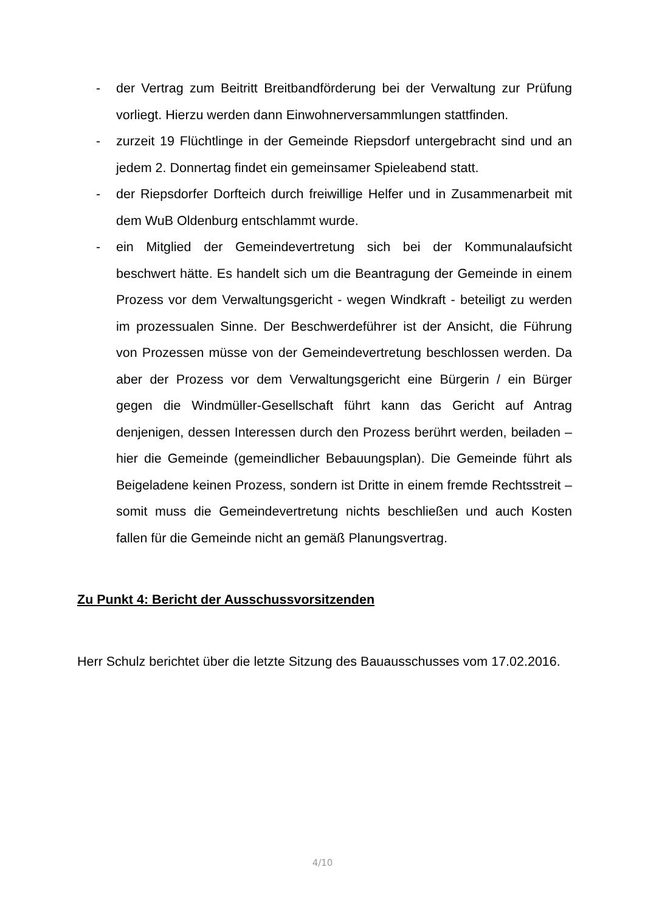- der Vertrag zum Beitritt Breitbandförderung bei der Verwaltung zur Prüfung vorliegt. Hierzu werden dann Einwohnerversammlungen stattfinden.
- zurzeit 19 Flüchtlinge in der Gemeinde Riepsdorf untergebracht sind und an jedem 2. Donnertag findet ein gemeinsamer Spieleabend statt.
- der Riepsdorfer Dorfteich durch freiwillige Helfer und in Zusammenarbeit mit dem WuB Oldenburg entschlammt wurde.
- ein Mitglied der Gemeindevertretung sich bei der Kommunalaufsicht beschwert hätte. Es handelt sich um die Beantragung der Gemeinde in einem Prozess vor dem Verwaltungsgericht - wegen Windkraft - beteiligt zu werden im prozessualen Sinne. Der Beschwerdeführer ist der Ansicht, die Führung von Prozessen müsse von der Gemeindevertretung beschlossen werden. Da aber der Prozess vor dem Verwaltungsgericht eine Bürgerin / ein Bürger gegen die Windmüller-Gesellschaft führt kann das Gericht auf Antrag denjenigen, dessen Interessen durch den Prozess berührt werden, beiladen – hier die Gemeinde (gemeindlicher Bebauungsplan). Die Gemeinde führt als Beigeladene keinen Prozess, sondern ist Dritte in einem fremde Rechtsstreit – somit muss die Gemeindevertretung nichts beschließen und auch Kosten fallen für die Gemeinde nicht an gemäß Planungsvertrag.
Zu Punkt 4: Bericht der Ausschussvorsitzenden
Herr Schulz berichtet über die letzte Sitzung des Bauausschusses vom 17.02.2016.
4/10